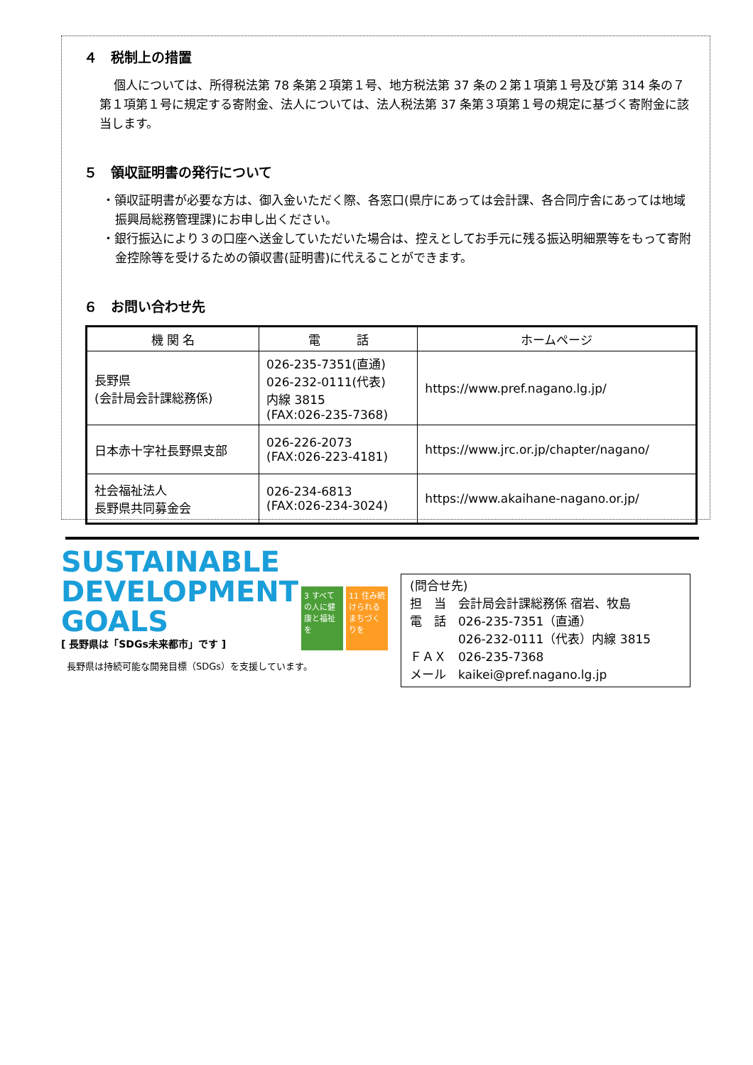４　税制上の措置
個人については、所得税法第 78 条第２項第１号、地方税法第 37 条の２第１項第１号及び第 314 条の７第１項第１号に規定する寄附金、法人については、法人税法第 37 条第３項第１号の規定に基づく寄附金に該当します。
５　領収証明書の発行について
・領収証明書が必要な方は、御入金いただく際、各窓口(県庁にあっては会計課、各合同庁舎にあっては地域振興局総務管理課)にお申し出ください。
・銀行振込により３の口座へ送金していただいた場合は、控えとしてお手元に残る振込明細票等をもって寄附金控除等を受けるための領収書(証明書)に代えることができます。
６　お問い合わせ先
| 機 関 名 | 電 話 | ホームページ |
| --- | --- | --- |
| 長野県 (会計局会計課総務係) | 026-235-7351(直通) 026-232-0111(代表) 内線 3815 (FAX:026-235-7368) | https://www.pref.nagano.lg.jp/ |
| 日本赤十字社長野県支部 | 026-226-2073 (FAX:026-223-4181) | https://www.jrc.or.jp/chapter/nagano/ |
| 社会福祉法人 長野県共同募金会 | 026-234-6813 (FAX:026-234-3024) | https://www.akaihane-nagano.or.jp/ |
SUSTAINABLE
DEVELOPMENT
GOALS
[ 長野県は「SDGs未来都市」です ]
3 すべての人に健康と福祉を
11 住み続けられるまちづくりを
長野県は持続可能な開発目標（SDGs）を支援しています。
(問合せ先)
担　当　会計局会計課総務係 宿岩、牧島
電　話　026-235-7351（直通）
　　　　026-232-0111（代表）内線 3815
ＦＡＸ　026-235-7368
メール　kaikei@pref.nagano.lg.jp